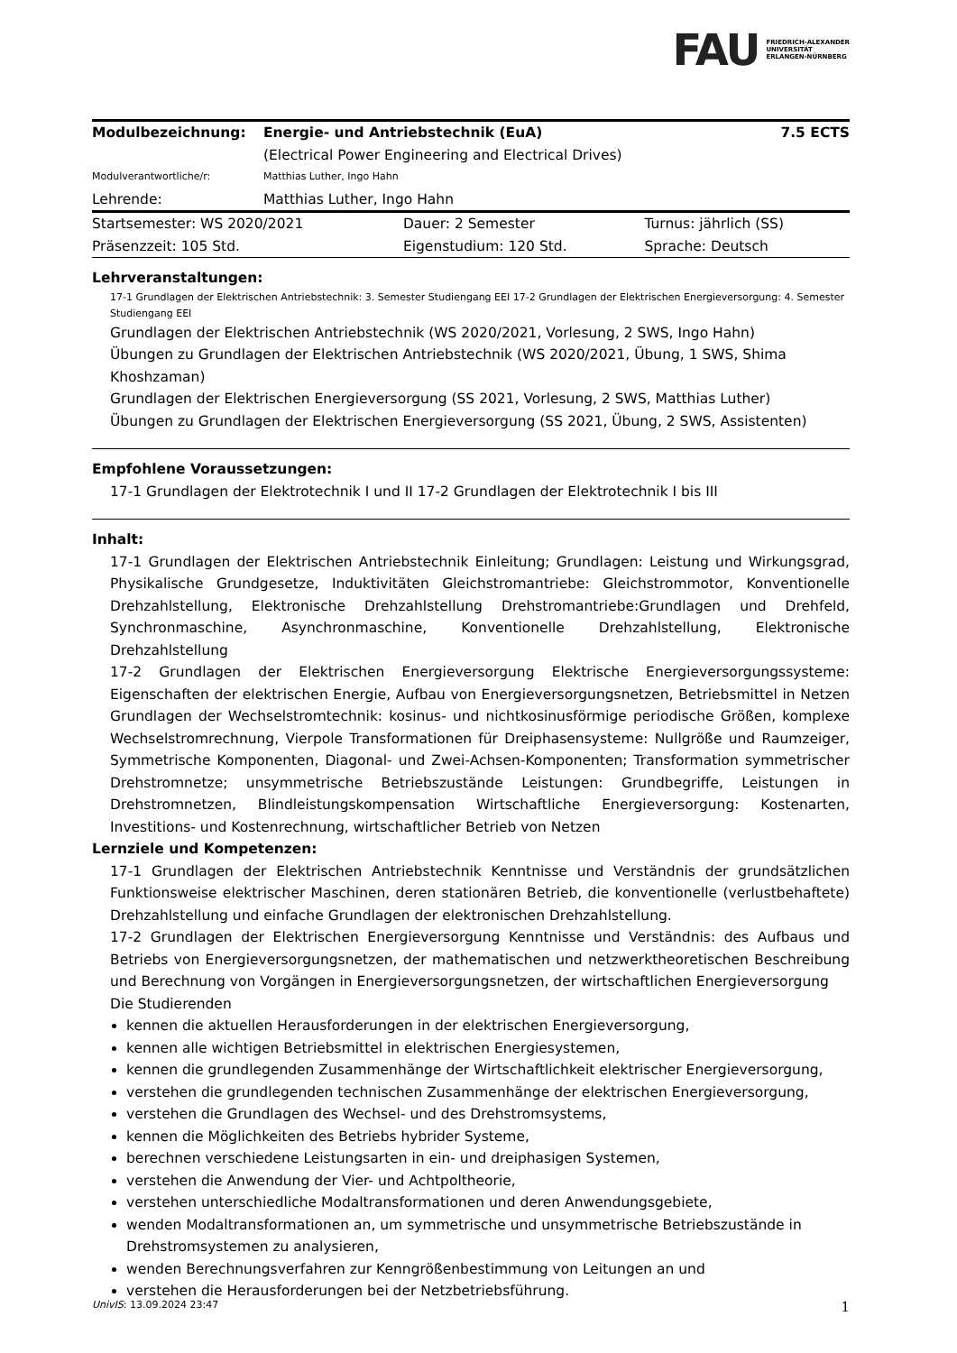FAU FRIEDRICH-ALEXANDER
UNIVERSITÄT
ERLANGEN-NÜRNBERG
| Modulbezeichnung: | Energie- und Antriebstechnik (EuA) (Electrical Power Engineering and Electrical Drives) | 7.5 ECTS |
| Modulverantwortliche/r: | Matthias Luther, Ingo Hahn | |
| Lehrende: | Matthias Luther, Ingo Hahn | |
| Startsemester: WS 2020/2021 | Dauer: 2 Semester | Turnus: jährlich (SS) |
| Präsenzzeit: 105 Std. | Eigenstudium: 120 Std. | Sprache: Deutsch |
Lehrveranstaltungen:
17-1 Grundlagen der Elektrischen Antriebstechnik: 3. Semester Studiengang EEI 17-2 Grundlagen der Elektrischen Energieversorgung: 4. Semester Studiengang EEI
Grundlagen der Elektrischen Antriebstechnik (WS 2020/2021, Vorlesung, 2 SWS, Ingo Hahn)
Übungen zu Grundlagen der Elektrischen Antriebstechnik (WS 2020/2021, Übung, 1 SWS, Shima Khoshzaman)
Grundlagen der Elektrischen Energieversorgung (SS 2021, Vorlesung, 2 SWS, Matthias Luther)
Übungen zu Grundlagen der Elektrischen Energieversorgung (SS 2021, Übung, 2 SWS, Assistenten)
Empfohlene Voraussetzungen:
17-1 Grundlagen der Elektrotechnik I und II 17-2 Grundlagen der Elektrotechnik I bis III
Inhalt:
17-1 Grundlagen der Elektrischen Antriebstechnik Einleitung; Grundlagen: Leistung und Wirkungsgrad, Physikalische Grundgesetze, Induktivitäten Gleichstromantriebe: Gleichstrommotor, Konventionelle Drehzahlstellung, Elektronische Drehzahlstellung Drehstromantriebe:Grundlagen und Drehfeld, Synchronmaschine, Asynchronmaschine, Konventionelle Drehzahlstellung, Elektronische Drehzahlstellung
17-2 Grundlagen der Elektrischen Energieversorgung Elektrische Energieversorgungssysteme: Eigenschaften der elektrischen Energie, Aufbau von Energieversorgungsnetzen, Betriebsmittel in Netzen Grundlagen der Wechselstromtechnik: kosinus- und nichtkosinusförmige periodische Größen, komplexe Wechselstromrechnung, Vierpole Transformationen für Dreiphasensysteme: Nullgröße und Raumzeiger, Symmetrische Komponenten, Diagonal- und Zwei-Achsen-Komponenten; Transformation symmetrischer Drehstromnetze; unsymmetrische Betriebszustände Leistungen: Grundbegriffe, Leistungen in Drehstromnetzen, Blindleistungskompensation Wirtschaftliche Energieversorgung: Kostenarten, Investitions- und Kostenrechnung, wirtschaftlicher Betrieb von Netzen
Lernziele und Kompetenzen:
17-1 Grundlagen der Elektrischen Antriebstechnik Kenntnisse und Verständnis der grundsätzlichen Funktionsweise elektrischer Maschinen, deren stationären Betrieb, die konventionelle (verlustbehaftete) Drehzahlstellung und einfache Grundlagen der elektronischen Drehzahlstellung.
17-2 Grundlagen der Elektrischen Energieversorgung Kenntnisse und Verständnis: des Aufbaus und Betriebs von Energieversorgungsnetzen, der mathematischen und netzwerktheoretischen Beschreibung und Berechnung von Vorgängen in Energieversorgungsnetzen, der wirtschaftlichen Energieversorgung
Die Studierenden
kennen die aktuellen Herausforderungen in der elektrischen Energieversorgung,
kennen alle wichtigen Betriebsmittel in elektrischen Energiesystemen,
kennen die grundlegenden Zusammenhänge der Wirtschaftlichkeit elektrischer Energieversorgung,
verstehen die grundlegenden technischen Zusammenhänge der elektrischen Energieversorgung,
verstehen die Grundlagen des Wechsel- und des Drehstromsystems,
kennen die Möglichkeiten des Betriebs hybrider Systeme,
berechnen verschiedene Leistungsarten in ein- und dreiphasigen Systemen,
verstehen die Anwendung der Vier- und Achtpoltheorie,
verstehen unterschiedliche Modaltransformationen und deren Anwendungsgebiete,
wenden Modaltransformationen an, um symmetrische und unsymmetrische Betriebszustände in Drehstromsystemen zu analysieren,
wenden Berechnungsverfahren zur Kenngrößenbestimmung von Leitungen an und
verstehen die Herausforderungen bei der Netzbetriebsführung.
UnivIS: 13.09.2024 23:47 1